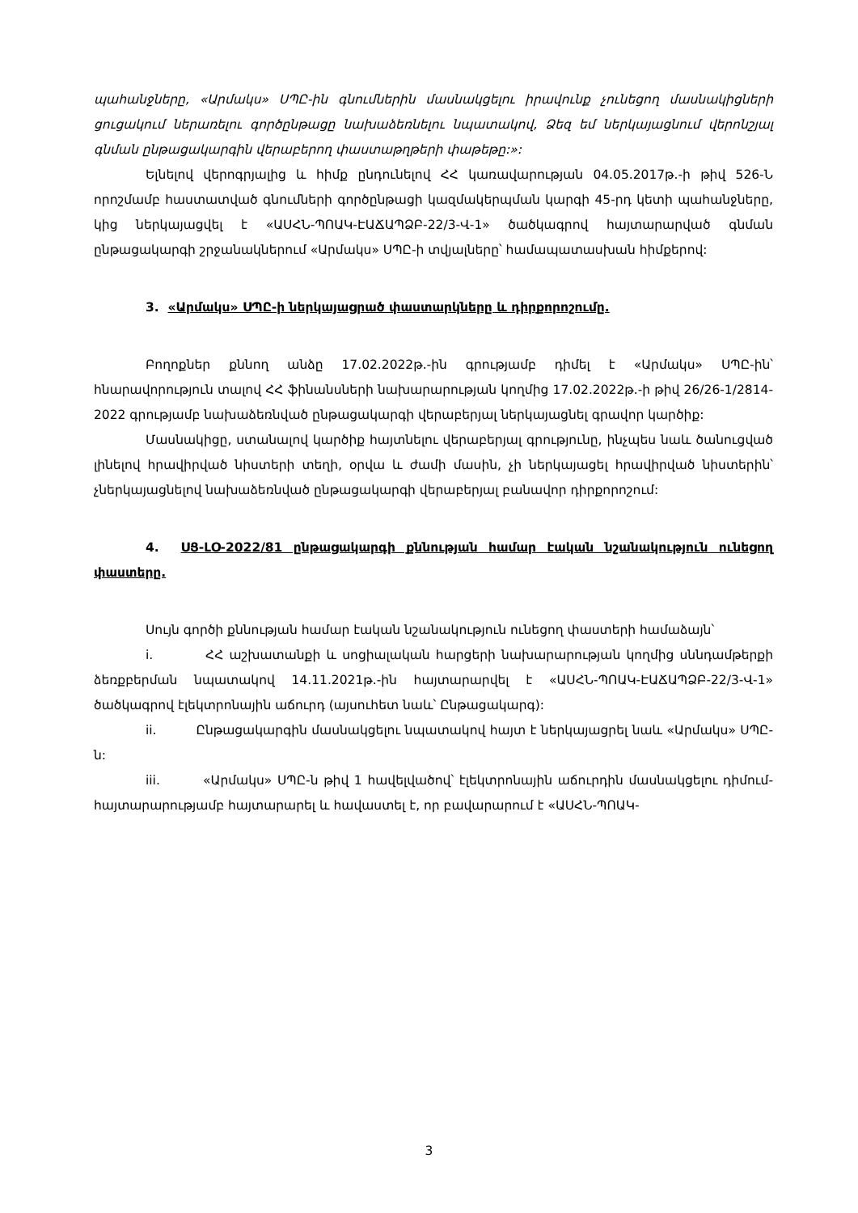պահանջները, «Արմակս» ՍՊԸ-ին գնումներին մասնակցելու իրավունք չունեցող մասնակիցների ցուցակում ներառելու գործընթացը նախաձեռնելու նպատակով, Ձեզ եմ ներկայացնում վերոնշյալ գնման ընթացակարգին վերաբերող փաստաթղթերի փաթեթը:»:
Ելնելով վերոգրյալից և հիմք ընդունելով ՀՀ կառավարության 04.05.2017թ.-ի թիվ 526-Ն որոշմամբ հաստատված գնումների գործընթացի կազմակերպման կարգի 45-րդ կետի պահանջները, կից ներկայացվել է «ԱՍՀՆ-ՊՈԱԿ-ԷԱՃԱՊՁԲ-22/3-Վ-1» ծածկագրով հայտարարված գնման ընթացակարգի շրջանակներում «Արմակս» ՍՊԸ-ի տվյալները՝ համապատասխան հիմքերով:
3. «Արմակս» ՍՊԸ-ի ներկայացրած փաստարկները և դիրքորոշումը.
Բողոքներ քննող անձը 17.02.2022թ.-ին գրությամբ դիմել է «Արմակս» ՍՊԸ-ին՝ հնարավորություն տալով ՀՀ ֆինանսների նախարարության կողմից 17.02.2022թ.-ի թիվ 26/26-1/2814-2022 գրությամբ նախաձեռնված ընթացակարգի վերաբերյալ ներկայացնել գրավոր կարծիք:
Մասնակիցը, ստանալով կարծիք հայտնելու վերաբերյալ գրությունը, ինչպես նաև ծանուցված լինելով հրավիրված նիստերի տեղի, օրվա և ժամի մասին, չի ներկայացել հրավիրված նիստերին՝ չներկայացնելով նախաձեռնված ընթացակարգի վերաբերյալ բանավոր դիրքորոշում:
4. ՍՑ-ԼՕ-2022/81 ընթացակարգի քննության համար էական նշանակություն ունեցող փաստերը.
Սույն գործի քննության համար էական նշանակություն ունեցող փաստերի համաձայն՝
i. ՀՀ աշխատանքի և սոցիալական հարցերի նախարարության կողմից սննդամթերքի ձեռքբերման նպատակով 14.11.2021թ.-ին հայտարարվել է «ԱՍՀՆ-ՊՈԱԿ-ԷԱՃԱՊՁԲ-22/3-Վ-1» ծածկագրով էլեկտրոնային աճուրդ (այսուհետ նաև՝ Ընթացակարգ):
ii. Ընթացակարգին մասնակցելու նպատակով հայտ է ներկայացրել նաև «Արմակս» ՍՊԸ-ն:
iii. «Արմակս» ՍՊԸ-ն թիվ 1 հավելվածով՝ էլեկտրոնային աճուրդին մասնակցելու դիմում-հայտարարությամբ հայտարարել և հավաստել է, որ բավարարում է «ԱՍՀՆ-ՊՈԱԿ-
3